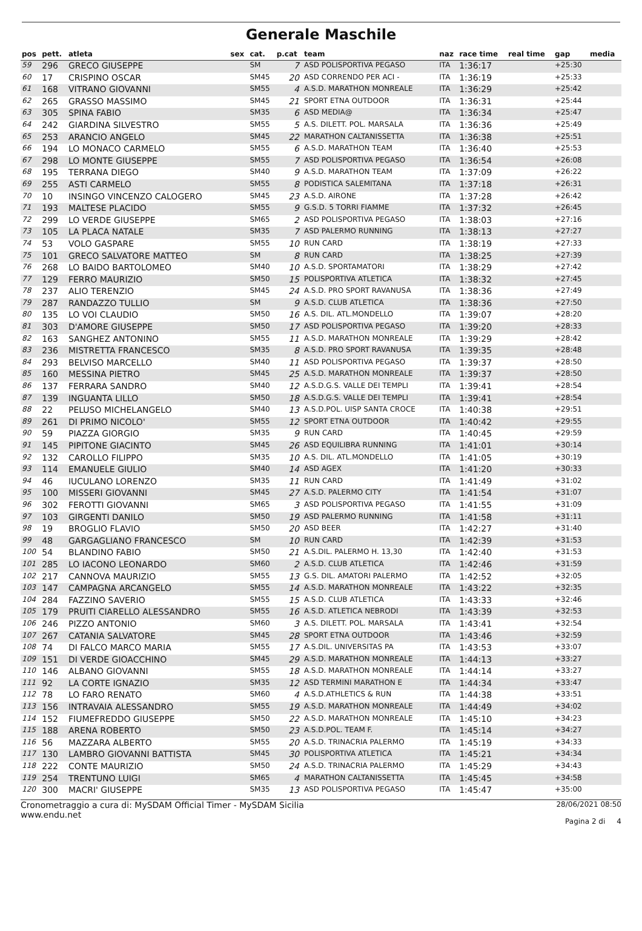Generale Maschile
| pos | pett. | atleta | sex | cat. | p.cat | team | naz | race time | real time | gap | media |
| --- | --- | --- | --- | --- | --- | --- | --- | --- | --- | --- | --- |
| 59 | 296 | GRECO GIUSEPPE | | SM | 7 | ASD POLISPORTIVA PEGASO | ITA | 1:36:17 | | +25:30 | |
| 60 | 17 | CRISPINO OSCAR | | SM45 | 20 | ASD CORRENDO PER ACI - | ITA | 1:36:19 | | +25:33 | |
| 61 | 168 | VITRANO GIOVANNI | | SM55 | 4 | A.S.D. MARATHON MONREALE | ITA | 1:36:29 | | +25:42 | |
| 62 | 265 | GRASSO MASSIMO | | SM45 | 21 | SPORT ETNA OUTDOOR | ITA | 1:36:31 | | +25:44 | |
| 63 | 305 | SPINA FABIO | | SM35 | 6 | ASD MEDIA@ | ITA | 1:36:34 | | +25:47 | |
| 64 | 242 | GIARDINA SILVESTRO | | SM55 | 5 | A.S. DILETT. POL. MARSALA | ITA | 1:36:36 | | +25:49 | |
| 65 | 253 | ARANCIO ANGELO | | SM45 | 22 | MARATHON CALTANISSETTA | ITA | 1:36:38 | | +25:51 | |
| 66 | 194 | LO MONACO CARMELO | | SM55 | 6 | A.S.D. MARATHON TEAM | ITA | 1:36:40 | | +25:53 | |
| 67 | 298 | LO MONTE GIUSEPPE | | SM55 | 7 | ASD POLISPORTIVA PEGASO | ITA | 1:36:54 | | +26:08 | |
| 68 | 195 | TERRANA DIEGO | | SM40 | 9 | A.S.D. MARATHON TEAM | ITA | 1:37:09 | | +26:22 | |
| 69 | 255 | ASTI CARMELO | | SM55 | 8 | PODISTICA SALEMITANA | ITA | 1:37:18 | | +26:31 | |
| 70 | 10 | INSINGO VINCENZO CALOGERO | | SM45 | 23 | A.S.D. AIRONE | ITA | 1:37:28 | | +26:42 | |
| 71 | 193 | MALTESE PLACIDO | | SM55 | 9 | G.S.D. 5 TORRI FIAMME | ITA | 1:37:32 | | +26:45 | |
| 72 | 299 | LO VERDE GIUSEPPE | | SM65 | 2 | ASD POLISPORTIVA PEGASO | ITA | 1:38:03 | | +27:16 | |
| 73 | 105 | LA PLACA NATALE | | SM35 | 7 | ASD PALERMO RUNNING | ITA | 1:38:13 | | +27:27 | |
| 74 | 53 | VOLO GASPARE | | SM55 | 10 | RUN CARD | ITA | 1:38:19 | | +27:33 | |
| 75 | 101 | GRECO SALVATORE MATTEO | | SM | 8 | RUN CARD | ITA | 1:38:25 | | +27:39 | |
| 76 | 268 | LO BAIDO BARTOLOMEO | | SM40 | 10 | A.S.D. SPORTAMATORI | ITA | 1:38:29 | | +27:42 | |
| 77 | 129 | FERRO MAURIZIO | | SM50 | 15 | POLISPORTIVA ATLETICA | ITA | 1:38:32 | | +27:45 | |
| 78 | 237 | ALIO TERENZIO | | SM45 | 24 | A.S.D. PRO SPORT RAVANUSA | ITA | 1:38:36 | | +27:49 | |
| 79 | 287 | RANDAZZO TULLIO | | SM | 9 | A.S.D. CLUB ATLETICA | ITA | 1:38:36 | | +27:50 | |
| 80 | 135 | LO VOI CLAUDIO | | SM50 | 16 | A.S. DIL. ATL.MONDELLO | ITA | 1:39:07 | | +28:20 | |
| 81 | 303 | D'AMORE GIUSEPPE | | SM50 | 17 | ASD POLISPORTIVA PEGASO | ITA | 1:39:20 | | +28:33 | |
| 82 | 163 | SANGHEZ ANTONINO | | SM55 | 11 | A.S.D. MARATHON MONREALE | ITA | 1:39:29 | | +28:42 | |
| 83 | 236 | MISTRETTA FRANCESCO | | SM35 | 8 | A.S.D. PRO SPORT RAVANUSA | ITA | 1:39:35 | | +28:48 | |
| 84 | 293 | BELVISO MARCELLO | | SM40 | 11 | ASD POLISPORTIVA PEGASO | ITA | 1:39:37 | | +28:50 | |
| 85 | 160 | MESSINA PIETRO | | SM45 | 25 | A.S.D. MARATHON MONREALE | ITA | 1:39:37 | | +28:50 | |
| 86 | 137 | FERRARA SANDRO | | SM40 | 12 | A.S.D.G.S. VALLE DEI TEMPLI | ITA | 1:39:41 | | +28:54 | |
| 87 | 139 | INGUANTA LILLO | | SM50 | 18 | A.S.D.G.S. VALLE DEI TEMPLI | ITA | 1:39:41 | | +28:54 | |
| 88 | 22 | PELUSO MICHELANGELO | | SM40 | 13 | A.S.D.POL. UISP SANTA CROCE | ITA | 1:40:38 | | +29:51 | |
| 89 | 261 | DI PRIMO NICOLO' | | SM55 | 12 | SPORT ETNA OUTDOOR | ITA | 1:40:42 | | +29:55 | |
| 90 | 59 | PIAZZA GIORGIO | | SM35 | 9 | RUN CARD | ITA | 1:40:45 | | +29:59 | |
| 91 | 145 | PIPITONE GIACINTO | | SM45 | 26 | ASD EQUILIBRA RUNNING | ITA | 1:41:01 | | +30:14 | |
| 92 | 132 | CAROLLO FILIPPO | | SM35 | 10 | A.S. DIL. ATL.MONDELLO | ITA | 1:41:05 | | +30:19 | |
| 93 | 114 | EMANUELE GIULIO | | SM40 | 14 | ASD AGEX | ITA | 1:41:20 | | +30:33 | |
| 94 | 46 | IUCULANO LORENZO | | SM35 | 11 | RUN CARD | ITA | 1:41:49 | | +31:02 | |
| 95 | 100 | MISSERI GIOVANNI | | SM45 | 27 | A.S.D. PALERMO CITY | ITA | 1:41:54 | | +31:07 | |
| 96 | 302 | FEROTTI GIOVANNI | | SM65 | 3 | ASD POLISPORTIVA PEGASO | ITA | 1:41:55 | | +31:09 | |
| 97 | 103 | GIRGENTI DANILO | | SM50 | 19 | ASD PALERMO RUNNING | ITA | 1:41:58 | | +31:11 | |
| 98 | 19 | BROGLIO FLAVIO | | SM50 | 20 | ASD BEER | ITA | 1:42:27 | | +31:40 | |
| 99 | 48 | GARGAGLIANO FRANCESCO | | SM | 10 | RUN CARD | ITA | 1:42:39 | | +31:53 | |
| 100 | 54 | BLANDINO FABIO | | SM50 | 21 | A.S.DIL. PALERMO H. 13,30 | ITA | 1:42:40 | | +31:53 | |
| 101 | 285 | LO IACONO LEONARDO | | SM60 | 2 | A.S.D. CLUB ATLETICA | ITA | 1:42:46 | | +31:59 | |
| 102 | 217 | CANNOVA MAURIZIO | | SM55 | 13 | G.S. DIL. AMATORI PALERMO | ITA | 1:42:52 | | +32:05 | |
| 103 | 147 | CAMPAGNA ARCANGELO | | SM55 | 14 | A.S.D. MARATHON MONREALE | ITA | 1:43:22 | | +32:35 | |
| 104 | 284 | FAZZINO SAVERIO | | SM55 | 15 | A.S.D. CLUB ATLETICA | ITA | 1:43:33 | | +32:46 | |
| 105 | 179 | PRUITI CIARELLO ALESSANDRO | | SM55 | 16 | A.S.D. ATLETICA NEBRODI | ITA | 1:43:39 | | +32:53 | |
| 106 | 246 | PIZZO ANTONIO | | SM60 | 3 | A.S. DILETT. POL. MARSALA | ITA | 1:43:41 | | +32:54 | |
| 107 | 267 | CATANIA SALVATORE | | SM45 | 28 | SPORT ETNA OUTDOOR | ITA | 1:43:46 | | +32:59 | |
| 108 | 74 | DI FALCO MARCO MARIA | | SM55 | 17 | A.S.DIL. UNIVERSITAS PA | ITA | 1:43:53 | | +33:07 | |
| 109 | 151 | DI VERDE GIOACCHINO | | SM45 | 29 | A.S.D. MARATHON MONREALE | ITA | 1:44:13 | | +33:27 | |
| 110 | 146 | ALBANO GIOVANNI | | SM55 | 18 | A.S.D. MARATHON MONREALE | ITA | 1:44:14 | | +33:27 | |
| 111 | 92 | LA CORTE IGNAZIO | | SM35 | 12 | ASD TERMINI MARATHON E | ITA | 1:44:34 | | +33:47 | |
| 112 | 78 | LO FARO RENATO | | SM60 | 4 | A.S.D.ATHLETICS & RUN | ITA | 1:44:38 | | +33:51 | |
| 113 | 156 | INTRAVAIA ALESSANDRO | | SM55 | 19 | A.S.D. MARATHON MONREALE | ITA | 1:44:49 | | +34:02 | |
| 114 | 152 | FIUMEFREDDO GIUSEPPE | | SM50 | 22 | A.S.D. MARATHON MONREALE | ITA | 1:45:10 | | +34:23 | |
| 115 | 188 | ARENA ROBERTO | | SM50 | 23 | A.S.D.POL. TEAM F. | ITA | 1:45:14 | | +34:27 | |
| 116 | 56 | MAZZARA ALBERTO | | SM55 | 20 | A.S.D. TRINACRIA PALERMO | ITA | 1:45:19 | | +34:33 | |
| 117 | 130 | LAMBRO GIOVANNI BATTISTA | | SM45 | 30 | POLISPORTIVA ATLETICA | ITA | 1:45:21 | | +34:34 | |
| 118 | 222 | CONTE MAURIZIO | | SM50 | 24 | A.S.D. TRINACRIA PALERMO | ITA | 1:45:29 | | +34:43 | |
| 119 | 254 | TRENTUNO LUIGI | | SM65 | 4 | MARATHON CALTANISSETTA | ITA | 1:45:45 | | +34:58 | |
| 120 | 300 | MACRI' GIUSEPPE | | SM35 | 13 | ASD POLISPORTIVA PEGASO | ITA | 1:45:47 | | +35:00 | |
Cronometraggio a cura di: MySDAM Official Timer - MySDAM Sicilia
www.endu.net
28/06/2021 08:50
Pagina 2 di 4